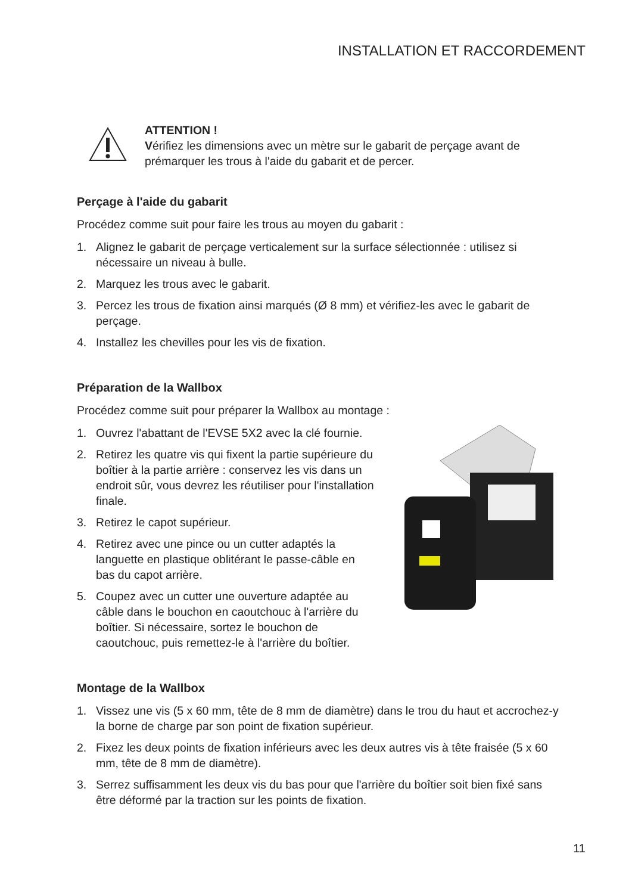INSTALLATION ET RACCORDEMENT
ATTENTION !
Vérifiez les dimensions avec un mètre sur le gabarit de perçage avant de prémarquer les trous à l'aide du gabarit et de percer.
Perçage à l'aide du gabarit
Procédez comme suit pour faire les trous au moyen du gabarit :
1. Alignez le gabarit de perçage verticalement sur la surface sélectionnée : utilisez si nécessaire un niveau à bulle.
2. Marquez les trous avec le gabarit.
3. Percez les trous de fixation ainsi marqués (Ø 8 mm) et vérifiez-les avec le gabarit de perçage.
4. Installez les chevilles pour les vis de fixation.
Préparation de la Wallbox
Procédez comme suit pour préparer la Wallbox au montage :
1. Ouvrez l'abattant de l'EVSE 5X2 avec la clé fournie.
2. Retirez les quatre vis qui fixent la partie supérieure du boîtier à la partie arrière : conservez les vis dans un endroit sûr, vous devrez les réutiliser pour l'installation finale.
3. Retirez le capot supérieur.
4. Retirez avec une pince ou un cutter adaptés la languette en plastique oblitérant le passe-câble en bas du capot arrière.
5. Coupez avec un cutter une ouverture adaptée au câble dans le bouchon en caoutchouc à l'arrière du boîtier. Si nécessaire, sortez le bouchon de caoutchouc, puis remettez-le à l'arrière du boîtier.
Montage de la Wallbox
1. Vissez une vis (5 x 60 mm, tête de 8 mm de diamètre) dans le trou du haut et accrochez-y la borne de charge par son point de fixation supérieur.
2. Fixez les deux points de fixation inférieurs avec les deux autres vis à tête fraisée (5 x 60 mm, tête de 8 mm de diamètre).
3. Serrez suffisamment les deux vis du bas pour que l'arrière du boîtier soit bien fixé sans être déformé par la traction sur les points de fixation.
11